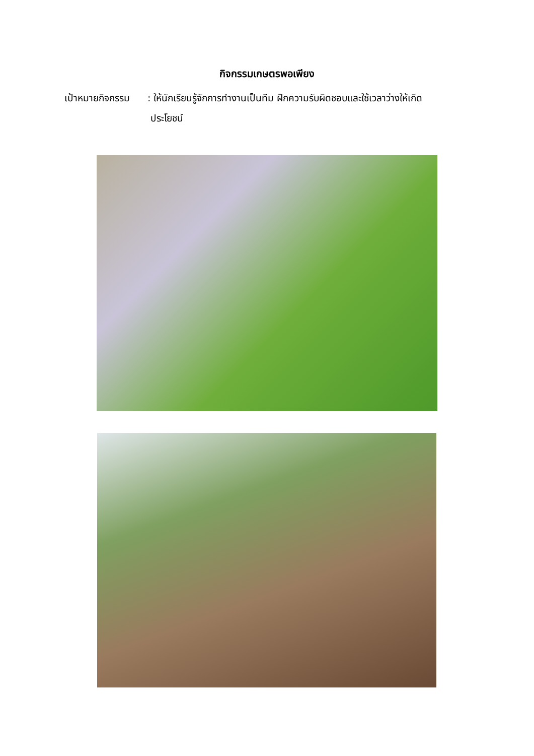กิจกรรมเกษตรพอเพียง
เป้าหมายกิจกรรม
: ให้นักเรียนรู้จักการทำงานเป็นทีม ฝึกความรับผิดชอบและใช้เวลาว่างให้เกิด
ประโยชน์